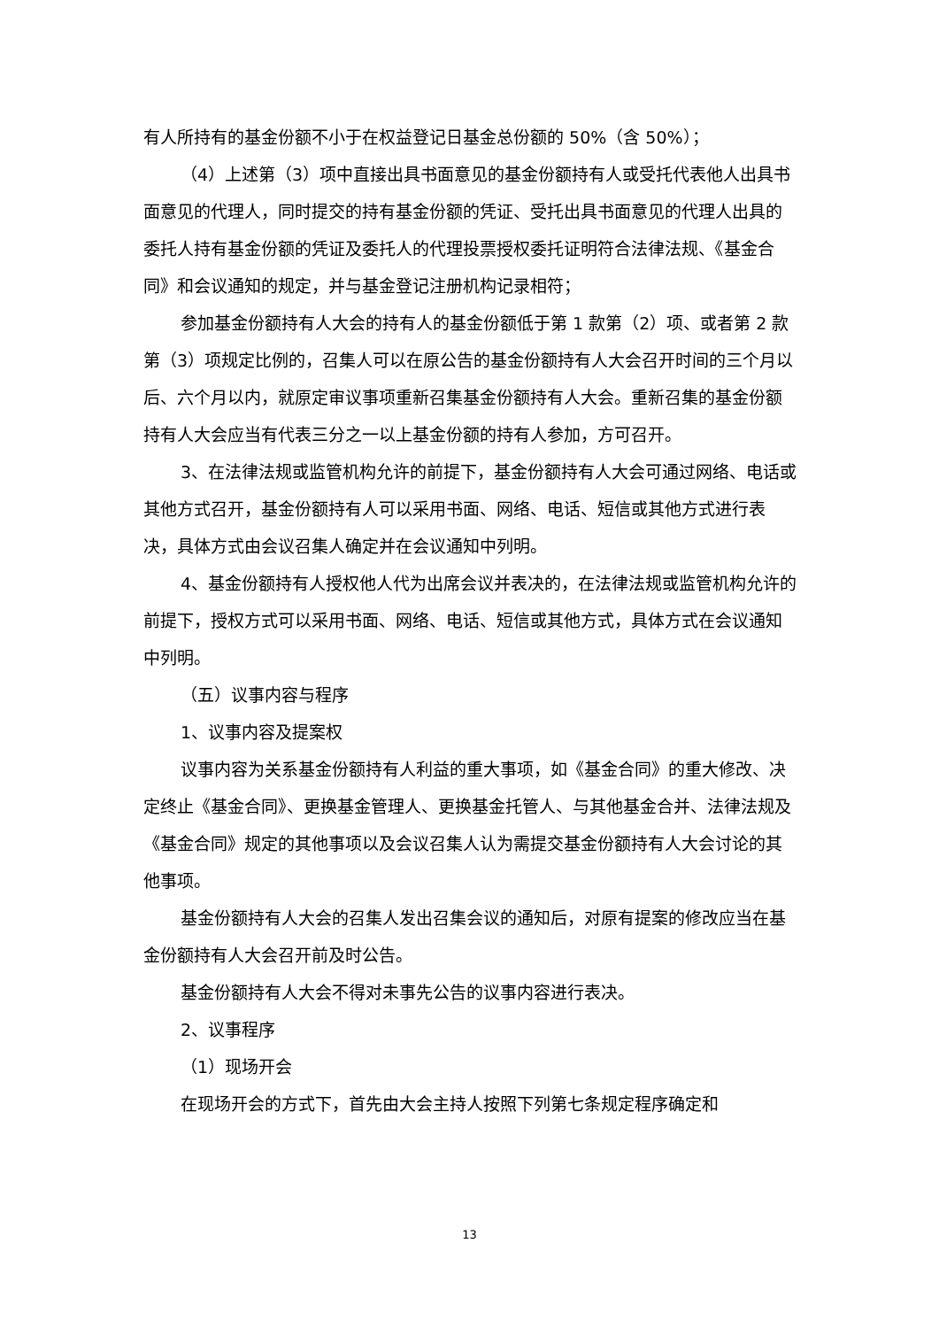有人所持有的基金份额不小于在权益登记日基金总份额的 50%（含 50%）；
（4）上述第（3）项中直接出具书面意见的基金份额持有人或受托代表他人出具书面意见的代理人，同时提交的持有基金份额的凭证、受托出具书面意见的代理人出具的委托人持有基金份额的凭证及委托人的代理投票授权委托证明符合法律法规、《基金合同》和会议通知的规定，并与基金登记注册机构记录相符；
参加基金份额持有人大会的持有人的基金份额低于第 1 款第（2）项、或者第 2 款第（3）项规定比例的，召集人可以在原公告的基金份额持有人大会召开时间的三个月以后、六个月以内，就原定审议事项重新召集基金份额持有人大会。重新召集的基金份额持有人大会应当有代表三分之一以上基金份额的持有人参加，方可召开。
3、在法律法规或监管机构允许的前提下，基金份额持有人大会可通过网络、电话或其他方式召开，基金份额持有人可以采用书面、网络、电话、短信或其他方式进行表决，具体方式由会议召集人确定并在会议通知中列明。
4、基金份额持有人授权他人代为出席会议并表决的，在法律法规或监管机构允许的前提下，授权方式可以采用书面、网络、电话、短信或其他方式，具体方式在会议通知中列明。
（五）议事内容与程序
1、议事内容及提案权
议事内容为关系基金份额持有人利益的重大事项，如《基金合同》的重大修改、决定终止《基金合同》、更换基金管理人、更换基金托管人、与其他基金合并、法律法规及《基金合同》规定的其他事项以及会议召集人认为需提交基金份额持有人大会讨论的其他事项。
基金份额持有人大会的召集人发出召集会议的通知后，对原有提案的修改应当在基金份额持有人大会召开前及时公告。
基金份额持有人大会不得对未事先公告的议事内容进行表决。
2、议事程序
（1）现场开会
在现场开会的方式下，首先由大会主持人按照下列第七条规定程序确定和
13